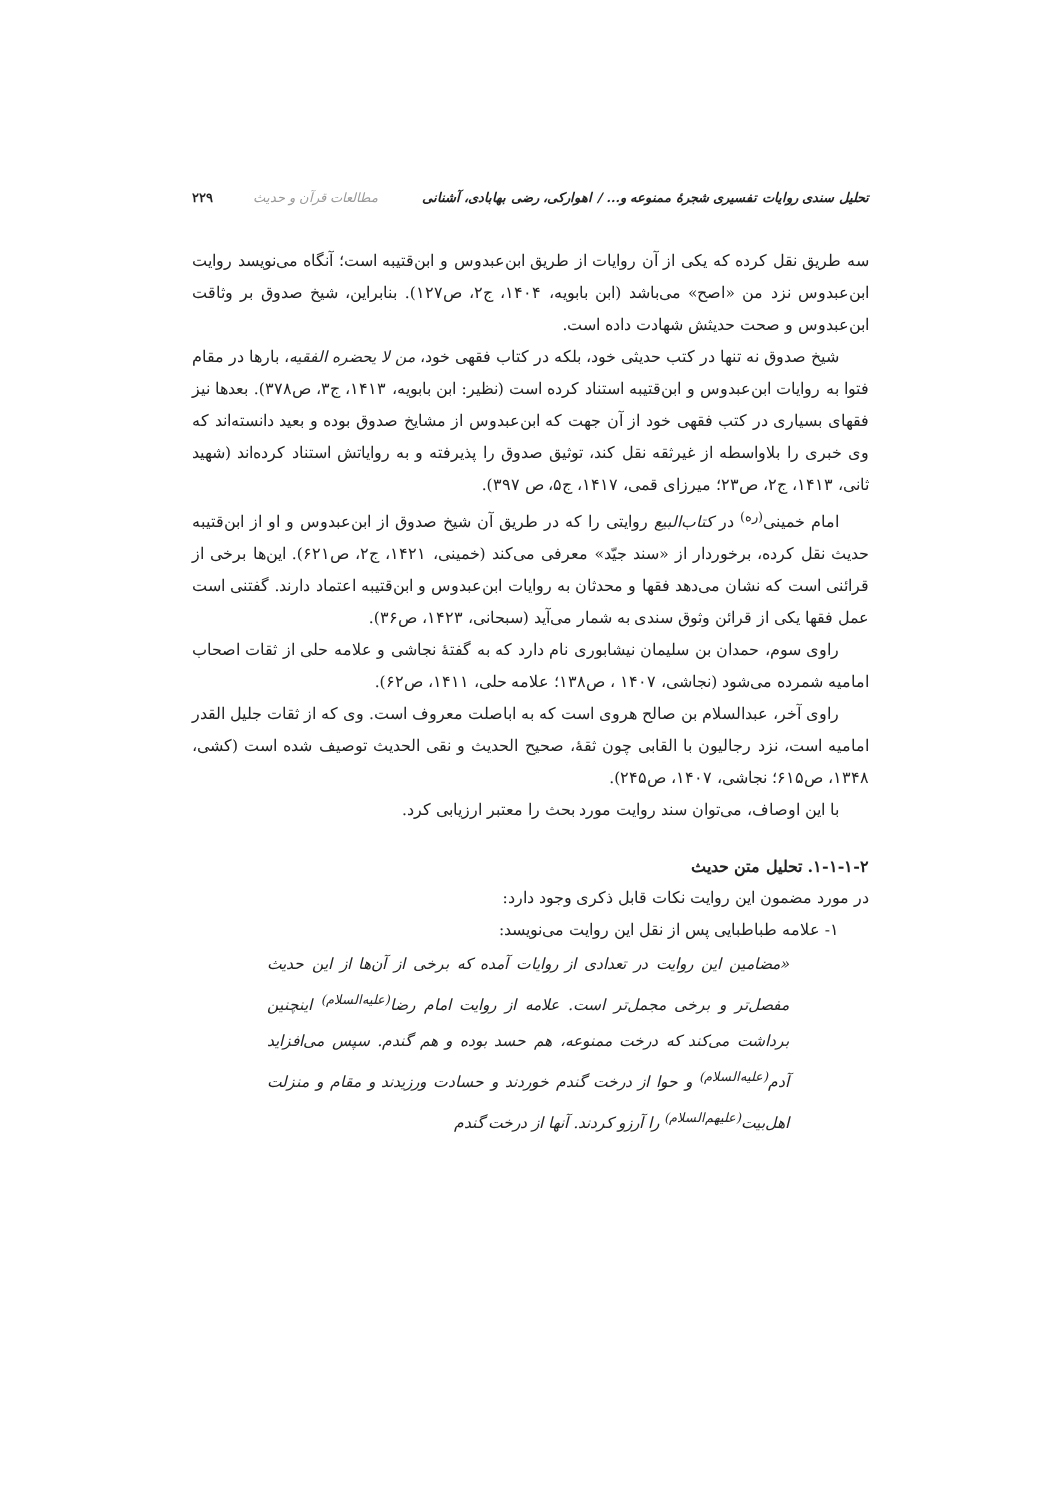تحلیل سندی روایات تفسیری شجرهٔ ممنوعه و... / اهوارکی، رضی بهابادی، آشنانی مطالعات قرآن و حدیث ۲۲۹
سه طریق نقل کرده که یکی از آن روایات از طریق ابن‌عبدوس و ابن‌قتیبه است؛ آنگاه می‌نویسد روایت ابن‌عبدوس نزد من «اصح» می‌باشد (ابن بابویه، ۱۴۰۴، ج۲، ص۱۲۷). بنابراین، شیخ صدوق بر وثاقت ابن‌عبدوس و صحت حدیثش شهادت داده است.
شیخ صدوق نه تنها در کتب حدیثی خود، بلکه در کتاب فقهی خود، من لا یحضره الفقیه، بارها در مقام فتوا به روایات ابن‌عبدوس و ابن‌قتیبه استناد کرده است (نظیر: ابن بابویه، ۱۴۱۳، ج۳، ص۳۷۸). بعدها نیز فقهای بسیاری در کتب فقهی خود از آن جهت که ابن‌عبدوس از مشایخ صدوق بوده و بعید دانسته‌اند که وی خبری را بلاواسطه از غیرثقه نقل کند، توثیق صدوق را پذیرفته و به روایاتش استناد کرده‌اند (شهید ثانی، ۱۴۱۳، ج۲، ص۲۳؛ میرزای قمی، ۱۴۱۷، ج۵، ص ۳۹۷).
امام خمینی<sup>(ره)</sup> در کتاب‌البیع روایتی را که در طریق آن شیخ صدوق از ابن‌عبدوس و او از ابن‌قتیبه حدیث نقل کرده، برخوردار از «سند جیّد» معرفی می‌کند (خمینی، ۱۴۲۱، ج۲، ص۶۲۱). این‌ها برخی از قرائنی است که نشان می‌دهد فقها و محدثان به روایات ابن‌عبدوس و ابن‌قتیبه اعتماد دارند. گفتنی است عمل فقها یکی از قرائن وثوق سندی به شمار می‌آید (سبحانی، ۱۴۲۳، ص۳۶).
راوی سوم، حمدان بن سلیمان نیشابوری نام دارد که به گفتهٔ نجاشی و علامه حلی از ثقات اصحاب امامیه شمرده می‌شود (نجاشی، ۱۴۰۷ ، ص۱۳۸؛ علامه حلی، ۱۴۱۱، ص۶۲).
راوی آخر، عبدالسلام بن صالح هروی است که به اباصلت معروف است. وی که از ثقات جلیل القدر امامیه است، نزد رجالیون با القابی چون ثقهٔ، صحیح الحدیث و نقی الحدیث توصیف شده است (کشی، ۱۳۴۸، ص۶۱۵؛ نجاشی، ۱۴۰۷، ص۲۴۵).
با این اوصاف، می‌توان سند روایت مورد بحث را معتبر ارزیابی کرد.
۱-۱-۱-۲. تحلیل متن حدیث
در مورد مضمون این روایت نکات قابل ذکری وجود دارد:
۱- علامه طباطبایی پس از نقل این روایت می‌نویسد:
«مضامین این روایت در تعدادی از روایات آمده که برخی از آن‌ها از این حدیث مفصل‌تر و برخی مجمل‌تر است. علامه از روایت امام رضا<sup>(علیه‌السلام)</sup> اینچنین برداشت می‌کند که درخت ممنوعه، هم حسد بوده و هم گندم. سپس می‌افزاید آدم<sup>(علیه‌السلام)</sup> و حوا از درخت گندم خوردند و حسادت ورزیدند و مقام و منزلت اهل‌بیت<sup>(علیهم‌السلام)</sup> را آرزو کردند. آنها از درخت گندم